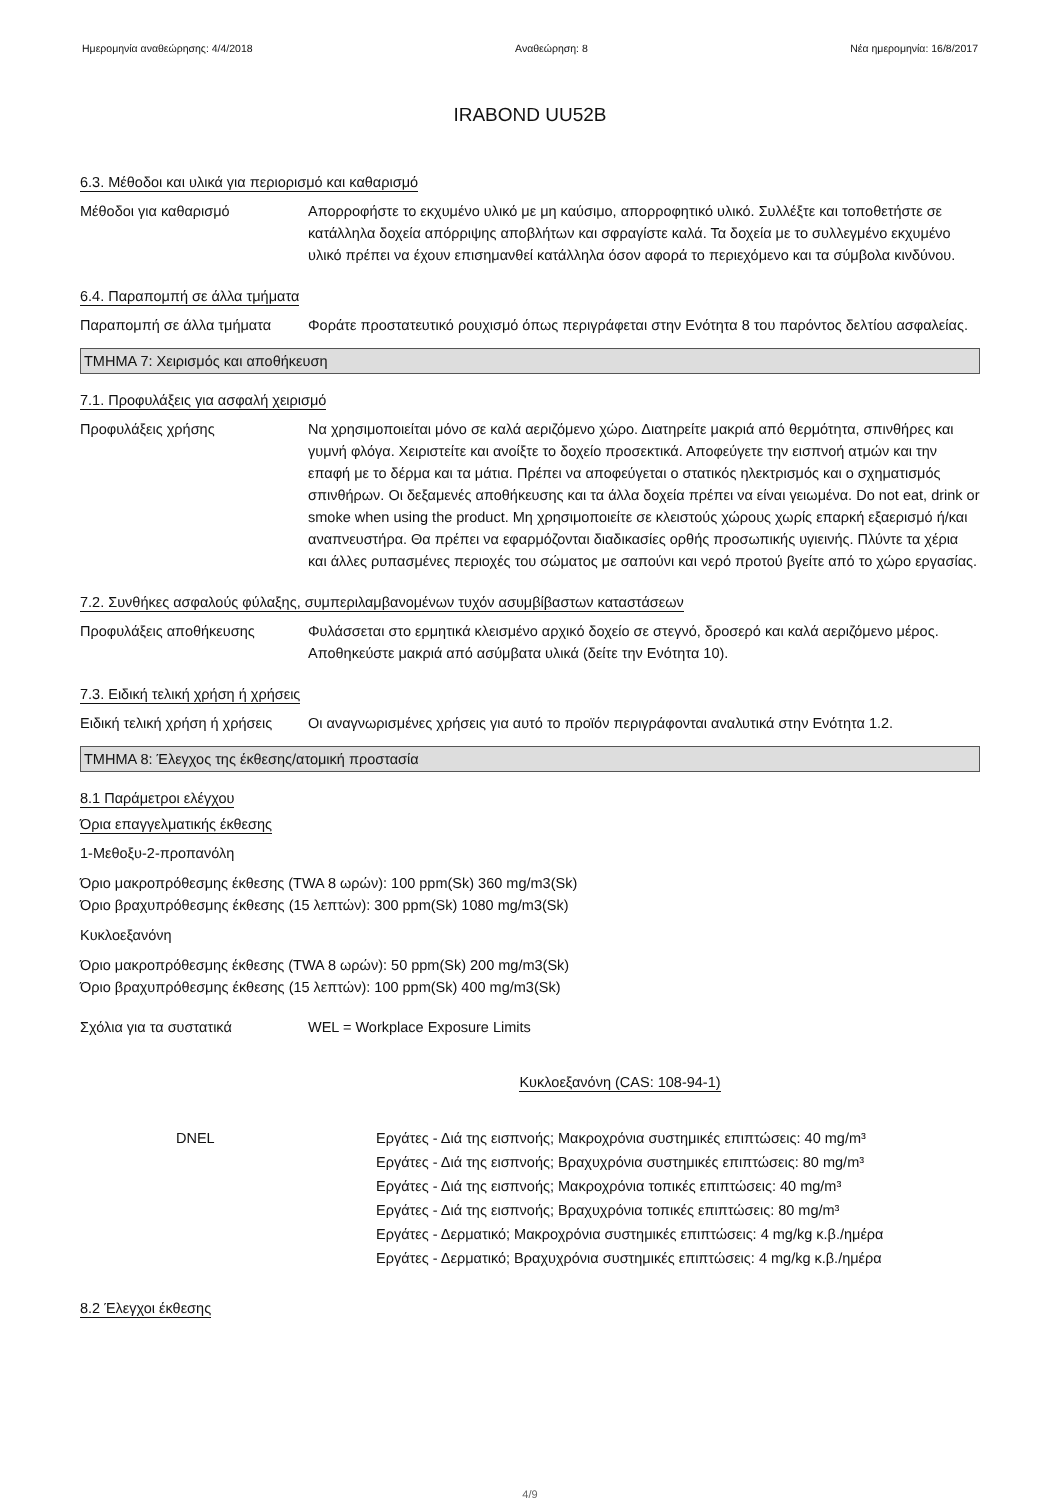Ημερομηνία αναθεώρησης: 4/4/2018 Αναθεώρηση: 8 Νέα ημερομηνία: 16/8/2017
IRABOND UU52B
6.3. Μέθοδοι και υλικά για περιορισμό και καθαρισμό
Μέθοδοι για καθαρισμό Απορροφήστε το εκχυμένο υλικό με μη καύσιμο, απορροφητικό υλικό. Συλλέξτε και τοποθετήστε σε κατάλληλα δοχεία απόρριψης αποβλήτων και σφραγίστε καλά. Τα δοχεία με το συλλεγμένο εκχυμένο υλικό πρέπει να έχουν επισημανθεί κατάλληλα όσον αφορά το περιεχόμενο και τα σύμβολα κινδύνου.
6.4. Παραπομπή σε άλλα τμήματα
Παραπομπή σε άλλα τμήματα Φοράτε προστατευτικό ρουχισμό όπως περιγράφεται στην Ενότητα 8 του παρόντος δελτίου ασφαλείας.
ΤΜΗΜΑ 7: Χειρισμός και αποθήκευση
7.1. Προφυλάξεις για ασφαλή χειρισμό
Προφυλάξεις χρήσης Να χρησιμοποιείται μόνο σε καλά αεριζόμενο χώρο. Διατηρείτε μακριά από θερμότητα, σπινθήρες και γυμνή φλόγα. Χειριστείτε και ανοίξτε το δοχείο προσεκτικά. Αποφεύγετε την εισπνοή ατμών και την επαφή με το δέρμα και τα μάτια. Πρέπει να αποφεύγεται ο στατικός ηλεκτρισμός και ο σχηματισμός σπινθήρων. Οι δεξαμενές αποθήκευσης και τα άλλα δοχεία πρέπει να είναι γειωμένα. Do not eat, drink or smoke when using the product. Μη χρησιμοποιείτε σε κλειστούς χώρους χωρίς επαρκή εξαερισμό ή/και αναπνευστήρα. Θα πρέπει να εφαρμόζονται διαδικασίες ορθής προσωπικής υγιεινής. Πλύντε τα χέρια και άλλες ρυπασμένες περιοχές του σώματος με σαπούνι και νερό προτού βγείτε από το χώρο εργασίας.
7.2. Συνθήκες ασφαλούς φύλαξης, συμπεριλαμβανομένων τυχόν ασυμβίβαστων καταστάσεων
Προφυλάξεις αποθήκευσης Φυλάσσεται στο ερμητικά κλεισμένο αρχικό δοχείο σε στεγνό, δροσερό και καλά αεριζόμενο μέρος. Αποθηκεύστε μακριά από ασύμβατα υλικά (δείτε την Ενότητα 10).
7.3. Ειδική τελική χρήση ή χρήσεις
Ειδική τελική χρήση ή χρήσεις
Οι αναγνωρισμένες χρήσεις για αυτό το προϊόν περιγράφονται αναλυτικά στην Ενότητα 1.2.
ΤΜΗΜΑ 8: Έλεγχος της έκθεσης/ατομική προστασία
8.1 Παράμετροι ελέγχου
Όρια επαγγελματικής έκθεσης
1-Μεθοξυ-2-προπανόλη
Όριο μακροπρόθεσμης έκθεσης (TWA 8 ωρών): 100 ppm(Sk) 360 mg/m3(Sk)
Όριο βραχυπρόθεσμης έκθεσης (15 λεπτών): 300 ppm(Sk) 1080 mg/m3(Sk)
Κυκλοεξανόνη
Όριο μακροπρόθεσμης έκθεσης (TWA 8 ωρών): 50 ppm(Sk) 200 mg/m3(Sk)
Όριο βραχυπρόθεσμης έκθεσης (15 λεπτών): 100 ppm(Sk) 400 mg/m3(Sk)
Σχόλια για τα συστατικά WEL = Workplace Exposure Limits
Κυκλοεξανόνη (CAS: 108-94-1)
DNEL Εργάτες - Διά της εισπνοής; Μακροχρόνια συστημικές επιπτώσεις: 40 mg/m³
Εργάτες - Διά της εισπνοής; Βραχυχρόνια συστημικές επιπτώσεις: 80 mg/m³
Εργάτες - Διά της εισπνοής; Μακροχρόνια τοπικές επιπτώσεις: 40 mg/m³
Εργάτες - Διά της εισπνοής; Βραχυχρόνια τοπικές επιπτώσεις: 80 mg/m³
Εργάτες - Δερματικό; Μακροχρόνια συστημικές επιπτώσεις: 4 mg/kg κ.β./ημέρα
Εργάτες - Δερματικό; Βραχυχρόνια συστημικές επιπτώσεις: 4 mg/kg κ.β./ημέρα
8.2 Έλεγχοι έκθεσης
4/9